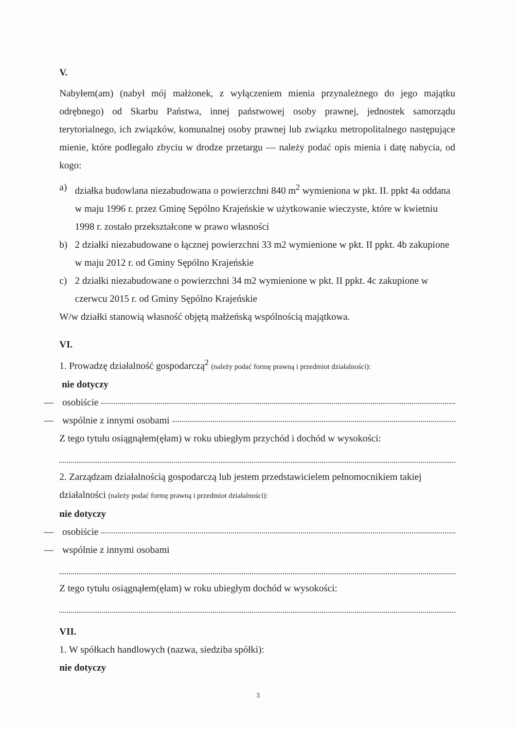V.
Nabyłem(am) (nabył mój małżonek, z wyłączeniem mienia przynależnego do jego majątku odrębnego) od Skarbu Państwa, innej państwowej osoby prawnej, jednostek samorządu terytorialnego, ich związków, komunalnej osoby prawnej lub związku metropolitalnego następujące mienie, które podlegało zbyciu w drodze przetargu — należy podać opis mienia i datę nabycia, od kogo:
a) działka budowlana niezabudowana o powierzchni 840 m<sup>2</sup> wymieniona w pkt. II. ppkt 4a oddana w maju 1996 r. przez Gminę Sępólno Krajeńskie w użytkowanie wieczyste, które w kwietniu 1998 r. zostało przekształcone w prawo własności
b) 2 działki niezabudowane o łącznej powierzchni 33 m2 wymienione w pkt. II ppkt. 4b zakupione w maju 2012 r. od Gminy Sępólno Krajeńskie
c) 2 działki niezabudowane o powierzchni 34 m2 wymienione w pkt. II ppkt. 4c zakupione w czerwcu 2015 r. od Gminy Sępólno Krajeńskie
W/w działki stanowią własność objętą małżeńską wspólnością majątkowa.
VI.
1. Prowadzę działalność gospodarczą<sup>2</sup> (należy podać formę prawną i przedmiot działalności):
nie dotyczy
— osobiście
— wspólnie z innymi osobami
Z tego tytułu osiągnąłem(ęłam) w roku ubiegłym przychód i dochód w wysokości:
2. Zarządzam działalnością gospodarczą lub jestem przedstawicielem pełnomocnikiem takiej działalności (należy podać formę prawną i przedmiot działalności):
nie dotyczy
— osobiście
— wspólnie z innymi osobami
Z tego tytułu osiągnąłem(ęłam) w roku ubiegłym dochód w wysokości:
VII.
1. W spółkach handlowych (nazwa, siedziba spółki):
nie dotyczy
3